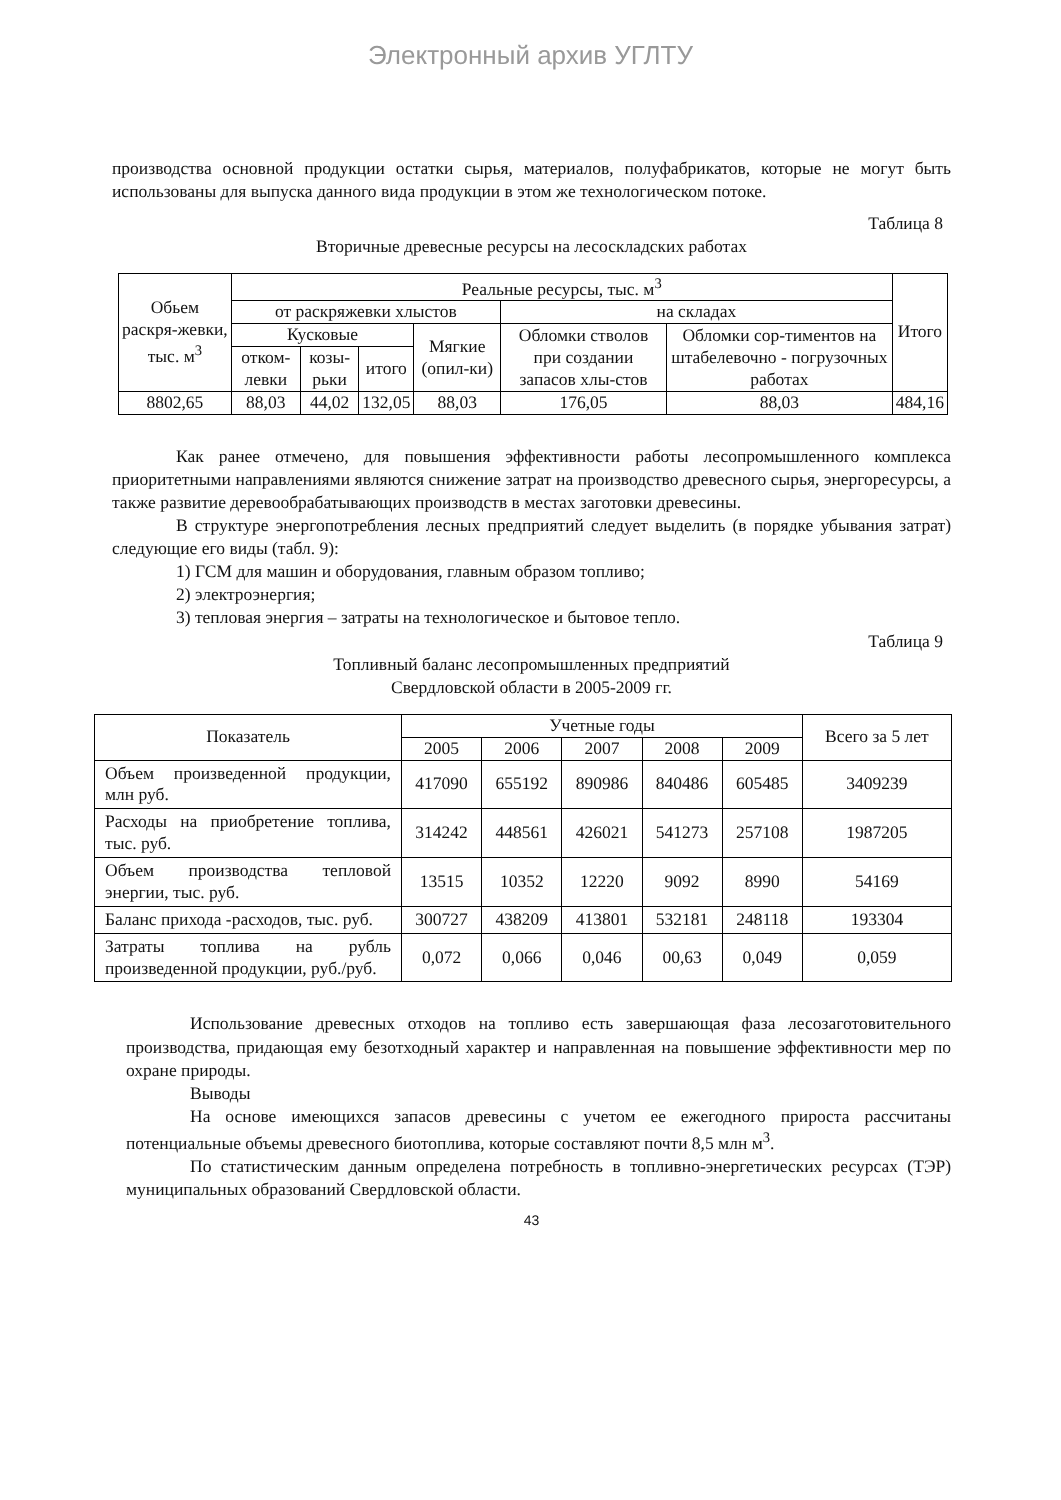Электронный архив УГЛТУ
производства основной продукции остатки сырья, материалов, полуфабрикатов, которые не могут быть использованы для выпуска данного вида продукции в этом же технологическом потоке.
Таблица 8
Вторичные древесные ресурсы на лесоскладских работах
| Обьем раскря-жевки, тыс. м<sup>3</sup> | Реальные ресурсы, тыс. м<sup>3</sup> | | | | | | Итого |
| --- | --- | --- | --- | --- | --- | --- | --- |
| | от раскряжевки хлыстов | | | | на складах | | |
| | Кусковые | | | Мягкие (опил-ки) | Обломки стволов при создании запасов хлы-стов | Обломки сор-тиментов на штабелевочно - погрузочных работах | |
| | отком-левки | козы-рьки | итого | | | | |
| 8802,65 | 88,03 | 44,02 | 132,05 | 88,03 | 176,05 | 88,03 | 484,16 |
Как ранее отмечено, для повышения эффективности работы лесопромышленного комплекса приоритетными направлениями являются снижение затрат на производство древесного сырья, энергоресурсы, а также развитие деревообрабатывающих производств в местах заготовки древесины.
В структуре энергопотребления лесных предприятий следует выделить (в порядке убывания затрат) следующие его виды (табл. 9):
1) ГСМ для машин и оборудования, главным образом топливо;
2) электроэнергия;
3) тепловая энергия – затраты на технологическое и бытовое тепло.
Таблица 9
Топливный баланс лесопромышленных предприятий
Свердловской области в 2005-2009 гг.
| Показатель | Учетные годы | | | | | Всего за 5 лет |
| --- | --- | --- | --- | --- | --- | --- |
| | 2005 | 2006 | 2007 | 2008 | 2009 | |
| Объем произведенной продукции, млн руб. | 417090 | 655192 | 890986 | 840486 | 605485 | 3409239 |
| Расходы на приобретение топлива, тыс. руб. | 314242 | 448561 | 426021 | 541273 | 257108 | 1987205 |
| Объем производства тепловой энергии, тыс. руб. | 13515 | 10352 | 12220 | 9092 | 8990 | 54169 |
| Баланс прихода -расходов, тыс. руб. | 300727 | 438209 | 413801 | 532181 | 248118 | 193304 |
| Затраты топлива на рубль произведенной продукции, руб./руб. | 0,072 | 0,066 | 0,046 | 00,63 | 0,049 | 0,059 |
Использование древесных отходов на топливо есть завершающая фаза лесозаготовительного производства, придающая ему безотходный характер и направленная на повышение эффективности мер по охране природы.
Выводы
На основе имеющихся запасов древесины с учетом ее ежегодного прироста рассчитаны потенциальные объемы древесного биотоплива, которые составляют почти 8,5 млн м<sup>3</sup>.
По статистическим данным определена потребность в топливно-энергетических ресурсах (ТЭР) муниципальных образований Свердловской области.
43